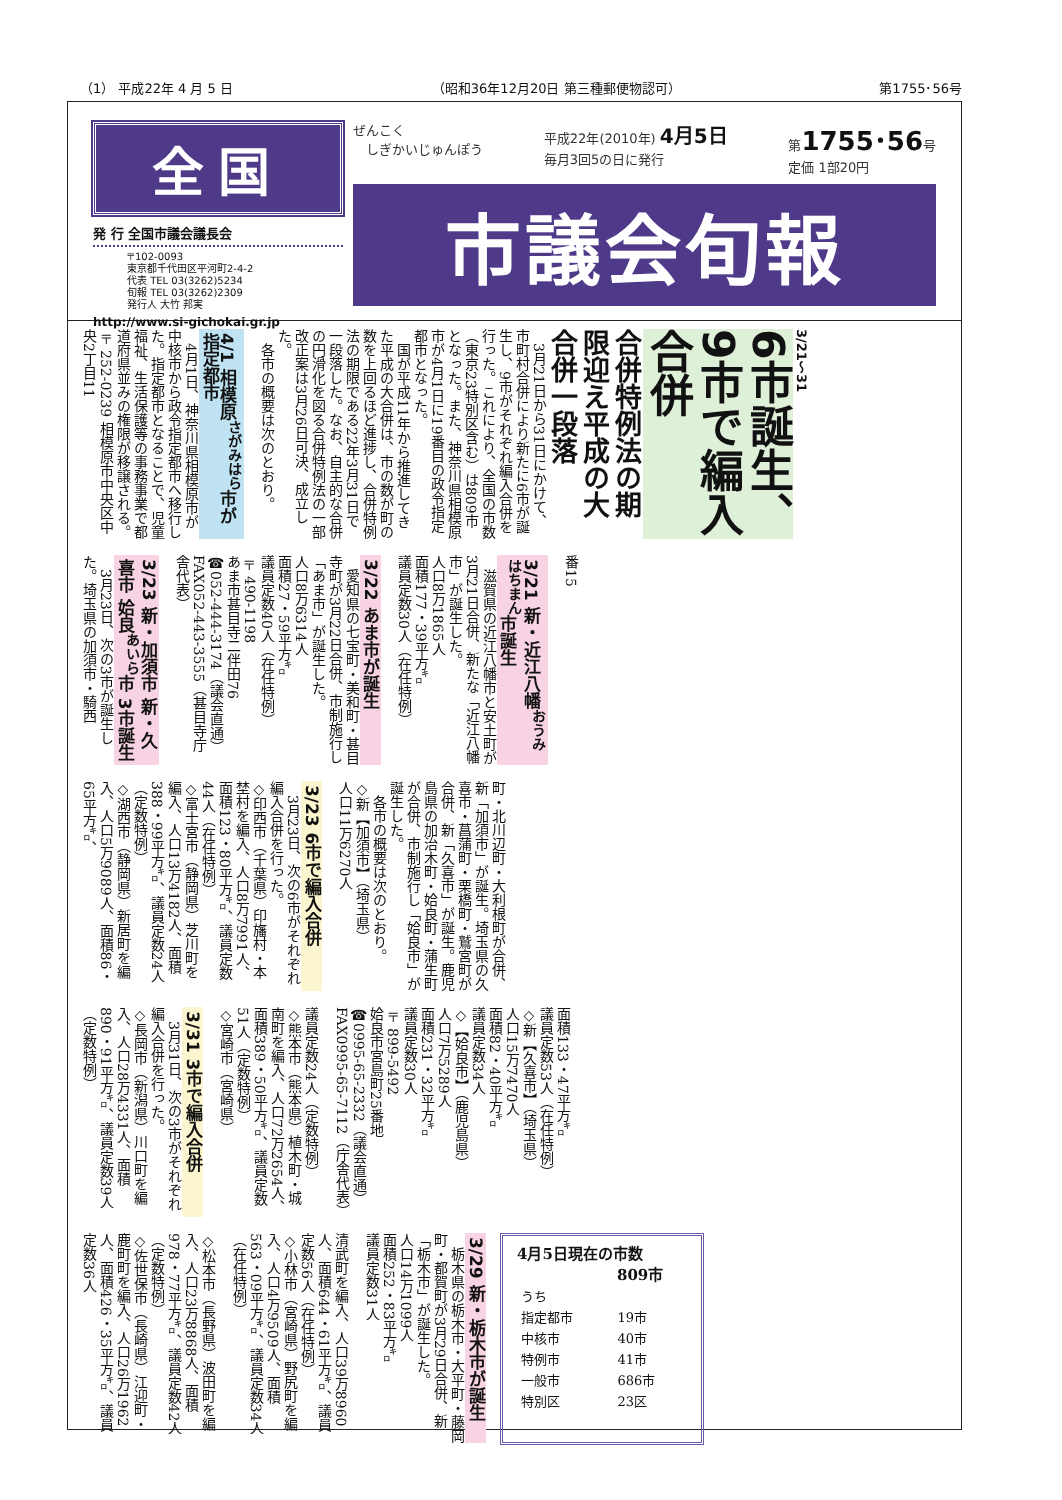（1） 平成22年 4 月 5 日 （昭和36年12月20日 第三種郵便物認可） 第1755･56号
全国
発 行 全国市議会議長会
〒102-0093
東京都千代田区平河町2-4-2
代表 TEL 03(3262)5234
旬報 TEL 03(3262)2309
発行人 大竹 邦実
http://www.si-gichokai.gr.jp
ぜんこく
　しぎかいじゅんぽう 平成22年(2010年) 4月5日
毎月3回5の日に発行 第1755･56号
定価 1部20円
市議会旬報
3/21～31
6市誕生、9市で編入合併
合併特例法の期限迎え平成の大合併一段落
　3月21日から31日にかけて、市町村合併により新たに6市が誕生し、9市がそれぞれ編入合併を行った。これにより、全国の市数（東京23特別区含む）は809市となった。また、神奈川県相模原市が4月1日に19番目の政令指定都市となった。
　国が平成11年から推進してきた平成の大合併は、市の数が町の数を上回るほど進捗し、合併特例法の期限である22年3月31日で一段落した。なお、自主的な合併の円滑化を図る合併特例法の一部改正案は3月26日可決、成立した。
　各市の概要は次のとおり。
4/1 相模原<sup>さがみはら</sup>市が指定都市
　4月1日、神奈川県相模原市が中核市から政令指定都市へ移行した。指定都市となることで、児童福祉、生活保護等の事務事業で都道府県並みの権限が移譲される。
〒252-0239 相模原市中央区中央2丁目11
番15
3/21 新・近江八幡<sup>おうみはちまん</sup>市誕生
　滋賀県の近江八幡市と安土町が3月21日合併、新たな「近江八幡市」が誕生した。
人口8万1865人
面積177・39平方㌔
議員定数30人（在任特例）
3/22 あま市が誕生
　愛知県の七宝町・美和町・甚目寺町が3月22日合併、市制施行し「あま市」が誕生した。
人口8万6314人
面積27・59平方㌔
議員定数40人（在任特例）
〒490-1198
あま市甚目寺二伴田76
☎052-444-3174（議会直通）
FAX052-443-3555（甚目寺庁舎代表）
3/23 新・加須市 新・久喜市 姶良<sup>あいら</sup>市 3市誕生
　3月23日、次の3市が誕生した。埼玉県の加須市・騎西
町・北川辺町・大利根町が合併、新「加須市」が誕生。埼玉県の久喜市・菖蒲町・栗橋町・鷲宮町が合併、新「久喜市」が誕生。鹿児島県の加治木町・姶良町・蒲生町が合併、市制施行し「姶良市」が誕生した。
　各市の概要は次のとおり。
◇新【加須市】（埼玉県）
人口11万6270人
3/23 6市で編入合併
　3月23日、次の6市がそれぞれ編入合併を行った。
◇印西市（千葉県）印旛村・本埜村を編入、人口8万7991人、面積123・80平方㌔、議員定数44人（在任特例）
◇富士宮市（静岡県）芝川町を編入、人口13万4182人、面積388・99平方㌔、議員定数24人（定数特例）
◇湖西市（静岡県）新居町を編入、人口5万9089人、面積86・65平方㌔、
面積133・47平方㌔
議員定数53人（在任特例）
◇新【久喜市】（埼玉県）
人口15万7470人
面積82・40平方㌔
議員定数34人
◇【姶良市】（鹿児島県）
人口7万5289人
面積231・32平方㌔
議員定数30人
〒899-5492
姶良市宮島町25番地
☎0995-65-2332（議会直通）
FAX0995-65-7112（庁舎代表）
議員定数24人（定数特例）
◇熊本市（熊本県）植木町・城南町を編入、人口72万2654人、面積389・50平方㌔、議員定数51人（定数特例）
◇宮崎市（宮崎県）
3/31 3市で編入合併
　3月31日、次の3市がそれぞれ編入合併を行った。
◇長岡市（新潟県）川口町を編入、人口28万4331人、面積890・91平方㌔、議員定数39人（定数特例）
4月5日現在の市数
809市
| うち | |
| 指定都市 | 19市 |
| 中核市 | 40市 |
| 特例市 | 41市 |
| 一般市 | 686市 |
| 特別区 | 23区 |
3/29 新・栃木市が誕生
　栃木県の栃木市・大平町・藤岡町・都賀町が3月29日合併、新「栃木市」が誕生した。
人口14万1099人
面積252・83平方㌔
議員定数31人
清武町を編入、人口39万8960人、面積644・61平方㌔、議員定数56人（在任特例）
◇小林市（宮崎県）野尻町を編入、人口4万9509人、面積563・09平方㌔、議員定数34人（在任特例）
◇松本市（長野県）波田町を編入、人口23万8868人、面積978・77平方㌔、議員定数42人（定数特例）
◇佐世保市（長崎県）江迎町・鹿町町を編入、人口26万1962人、面積426・35平方㌔、議員定数36人